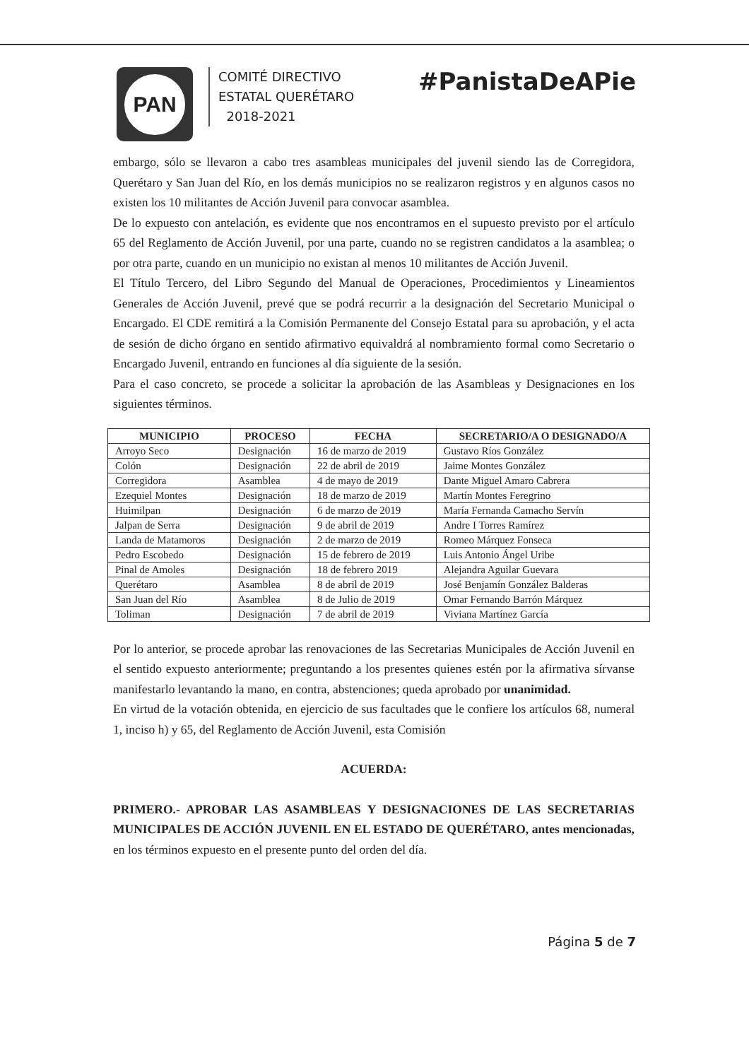PAN
COMITÉ DIRECTIVO
ESTATAL QUERÉTARO
2018-2021
#PanistaDeAPie
embargo, sólo se llevaron a cabo tres asambleas municipales del juvenil siendo las de Corregidora, Querétaro y San Juan del Río, en los demás municipios no se realizaron registros y en algunos casos no existen los 10 militantes de Acción Juvenil para convocar asamblea.
De lo expuesto con antelación, es evidente que nos encontramos en el supuesto previsto por el artículo 65 del Reglamento de Acción Juvenil, por una parte, cuando no se registren candidatos a la asamblea; o por otra parte, cuando en un municipio no existan al menos 10 militantes de Acción Juvenil.
El Título Tercero, del Libro Segundo del Manual de Operaciones, Procedimientos y Lineamientos Generales de Acción Juvenil, prevé que se podrá recurrir a la designación del Secretario Municipal o Encargado. El CDE remitirá a la Comisión Permanente del Consejo Estatal para su aprobación, y el acta de sesión de dicho órgano en sentido afirmativo equivaldrá al nombramiento formal como Secretario o Encargado Juvenil, entrando en funciones al día siguiente de la sesión.
Para el caso concreto, se procede a solicitar la aprobación de las Asambleas y Designaciones en los siguientes términos.
| MUNICIPIO | PROCESO | FECHA | SECRETARIO/A O DESIGNADO/A |
| --- | --- | --- | --- |
| Arroyo Seco | Designación | 16 de marzo de 2019 | Gustavo Ríos González |
| Colón | Designación | 22 de abril de 2019 | Jaime Montes González |
| Corregidora | Asamblea | 4 de mayo de 2019 | Dante Miguel Amaro Cabrera |
| Ezequiel Montes | Designación | 18 de marzo de 2019 | Martín Montes Feregrino |
| Huimilpan | Designación | 6 de marzo de 2019 | María Fernanda Camacho Servín |
| Jalpan de Serra | Designación | 9 de abril de 2019 | Andre I Torres Ramírez |
| Landa de Matamoros | Designación | 2 de marzo de 2019 | Romeo Márquez Fonseca |
| Pedro Escobedo | Designación | 15 de febrero de 2019 | Luis Antonio Ángel Uribe |
| Pinal de Amoles | Designación | 18 de febrero 2019 | Alejandra Aguilar Guevara |
| Querétaro | Asamblea | 8 de abril de 2019 | José Benjamín González Balderas |
| San Juan del Río | Asamblea | 8 de Julio de 2019 | Omar Fernando Barrón Márquez |
| Toliman | Designación | 7 de abril de 2019 | Viviana Martínez García |
Por lo anterior, se procede aprobar las renovaciones de las Secretarias Municipales de Acción Juvenil en el sentido expuesto anteriormente; preguntando a los presentes quienes estén por la afirmativa sírvanse manifestarlo levantando la mano, en contra, abstenciones; queda aprobado por unanimidad.
En virtud de la votación obtenida, en ejercicio de sus facultades que le confiere los artículos 68, numeral 1, inciso h) y 65, del Reglamento de Acción Juvenil, esta Comisión
ACUERDA:
PRIMERO.- APROBAR LAS ASAMBLEAS Y DESIGNACIONES DE LAS SECRETARIAS MUNICIPALES DE ACCIÓN JUVENIL EN EL ESTADO DE QUERÉTARO, antes mencionadas, en los términos expuesto en el presente punto del orden del día.
Página 5 de 7